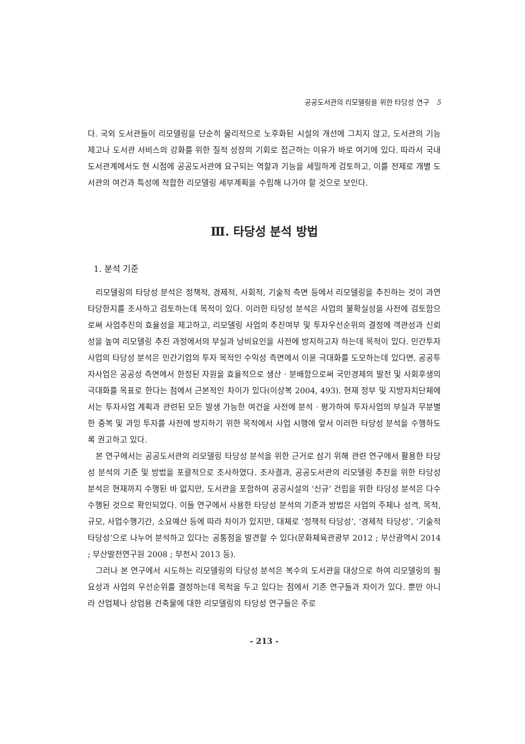공공도서관의 리모델링을 위한 타당성 연구 5
다. 국외 도서관들이 리모델링을 단순히 물리적으로 노후화된 시설의 개선에 그치지 않고, 도서관의 기능 제고나 도서관 서비스의 강화를 위한 질적 성장의 기회로 접근하는 이유가 바로 여기에 있다. 따라서 국내 도서관계에서도 현 시점에 공공도서관에 요구되는 역할과 기능을 세밀하게 검토하고, 이를 전제로 개별 도서관의 여건과 특성에 적합한 리모델링 세부계획을 수립해 나가야 할 것으로 보인다.
Ⅲ. 타당성 분석 방법
1. 분석 기준
리모델링의 타당성 분석은 정책적, 경제적, 사회적, 기술적 측면 등에서 리모델링을 추진하는 것이 과연 타당한지를 조사하고 검토하는데 목적이 있다. 이러한 타당성 분석은 사업의 불확실성을 사전에 검토함으로써 사업추진의 효율성을 제고하고, 리모델링 사업의 추진여부 및 투자우선순위의 결정에 객관성과 신뢰성을 높여 리모델링 추진 과정에서의 부실과 낭비요인을 사전에 방지하고자 하는데 목적이 있다. 민간투자사업의 타당성 분석은 민간기업의 투자 목적인 수익성 측면에서 이윤 극대화를 도모하는데 있다면, 공공투자사업은 공공성 측면에서 한정된 자원을 효율적으로 생산 · 분배함으로써 국민경제의 발전 및 사회후생의 극대화를 목표로 한다는 점에서 근본적인 차이가 있다(이상복 2004, 493). 현재 정부 및 지방자치단체에서는 투자사업 계획과 관련된 모든 발생 가능한 여건을 사전에 분석 · 평가하여 투자사업의 부실과 무분별한 중복 및 과잉 투자를 사전에 방지하기 위한 목적에서 사업 시행에 앞서 이러한 타당성 분석을 수행하도록 권고하고 있다.
본 연구에서는 공공도서관의 리모델링 타당성 분석을 위한 근거로 삼기 위해 관련 연구에서 활용한 타당성 분석의 기준 및 방법을 포괄적으로 조사하였다. 조사결과, 공공도서관의 리모델링 추진을 위한 타당성 분석은 현재까지 수행된 바 없지만, 도서관을 포함하여 공공시설의 ‘신규’ 건립을 위한 타당성 분석은 다수 수행된 것으로 확인되었다. 이들 연구에서 사용한 타당성 분석의 기준과 방법은 사업의 주체나 성격, 목적, 규모, 사업수행기간, 소요예산 등에 따라 차이가 있지만, 대체로 ‘정책적 타당성’, ‘경제적 타당성’, ‘기술적 타당성’으로 나누어 분석하고 있다는 공통점을 발견할 수 있다(문화체육관광부 2012 ; 부산광역시 2014 ; 부산발전연구원 2008 ; 부천시 2013 등).
그러나 본 연구에서 시도하는 리모델링의 타당성 분석은 복수의 도서관을 대상으로 하여 리모델링의 필요성과 사업의 우선순위를 결정하는데 목적을 두고 있다는 점에서 기존 연구들과 차이가 있다. 뿐만 아니라 산업체나 상업용 건축물에 대한 리모델링의 타당성 연구들은 주로
- 213 -